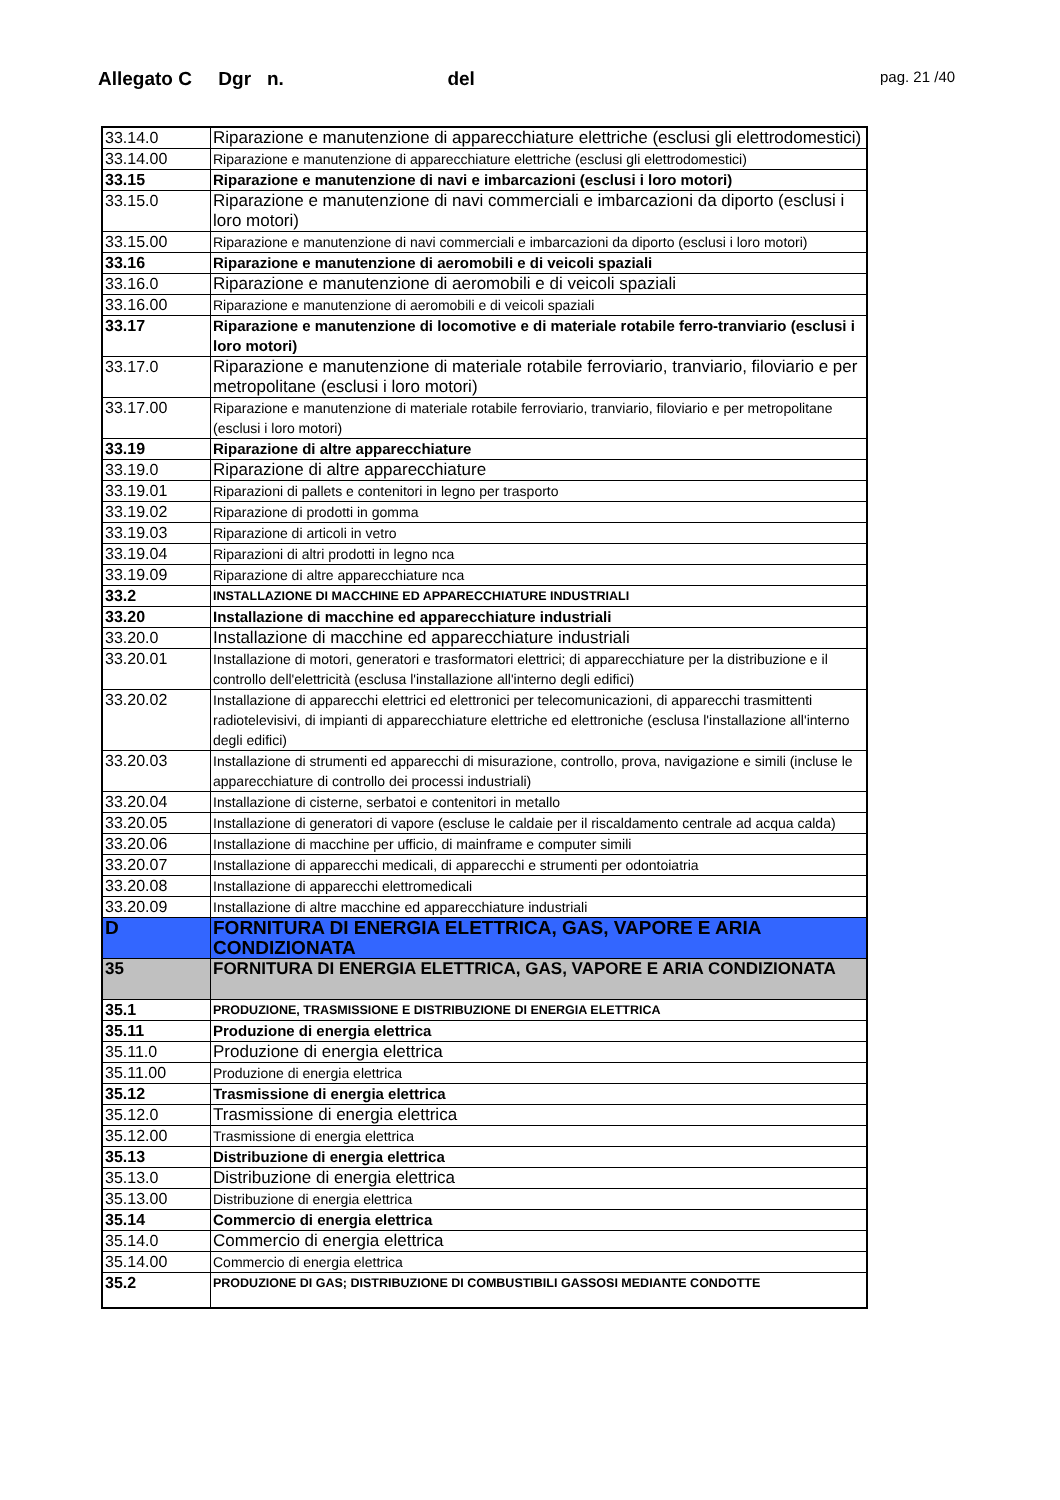Allegato C Dgr n. del
pag. 21 /40
| 33.14.0 | Riparazione e manutenzione di apparecchiature elettriche (esclusi gli elettrodomestici) |
| 33.14.00 | Riparazione e manutenzione di apparecchiature elettriche (esclusi gli elettrodomestici) |
| 33.15 | Riparazione e manutenzione di navi e imbarcazioni (esclusi i loro motori) |
| 33.15.0 | Riparazione e manutenzione di navi commerciali e imbarcazioni da diporto (esclusi i loro motori) |
| 33.15.00 | Riparazione e manutenzione di navi commerciali e imbarcazioni da diporto (esclusi i loro motori) |
| 33.16 | Riparazione e manutenzione di aeromobili e di veicoli spaziali |
| 33.16.0 | Riparazione e manutenzione di aeromobili e di veicoli spaziali |
| 33.16.00 | Riparazione e manutenzione di aeromobili e di veicoli spaziali |
| 33.17 | Riparazione e manutenzione di locomotive e di materiale rotabile ferro-tranviario (esclusi i loro motori) |
| 33.17.0 | Riparazione e manutenzione di materiale rotabile ferroviario, tranviario, filoviario e per metropolitane (esclusi i loro motori) |
| 33.17.00 | Riparazione e manutenzione di materiale rotabile ferroviario, tranviario, filoviario e per metropolitane (esclusi i loro motori) |
| 33.19 | Riparazione di altre apparecchiature |
| 33.19.0 | Riparazione di altre apparecchiature |
| 33.19.01 | Riparazioni di pallets e contenitori in legno per trasporto |
| 33.19.02 | Riparazione di prodotti in gomma |
| 33.19.03 | Riparazione di articoli in vetro |
| 33.19.04 | Riparazioni di altri prodotti in legno nca |
| 33.19.09 | Riparazione di altre apparecchiature nca |
| 33.2 | INSTALLAZIONE DI MACCHINE ED APPARECCHIATURE INDUSTRIALI |
| 33.20 | Installazione di macchine ed apparecchiature industriali |
| 33.20.0 | Installazione di macchine ed apparecchiature industriali |
| 33.20.01 | Installazione di motori, generatori e trasformatori elettrici; di apparecchiature per la distribuzione e il controllo dell'elettricità (esclusa l'installazione all'interno degli edifici) |
| 33.20.02 | Installazione di apparecchi elettrici ed elettronici per telecomunicazioni, di apparecchi trasmittenti radiotelevisivi, di impianti di apparecchiature elettriche ed elettroniche (esclusa l'installazione all'interno degli edifici) |
| 33.20.03 | Installazione di strumenti ed apparecchi di misurazione, controllo, prova, navigazione e simili (incluse le apparecchiature di controllo dei processi industriali) |
| 33.20.04 | Installazione di cisterne, serbatoi e contenitori in metallo |
| 33.20.05 | Installazione di generatori di vapore (escluse le caldaie per il riscaldamento centrale ad acqua calda) |
| 33.20.06 | Installazione di macchine per ufficio, di mainframe e computer simili |
| 33.20.07 | Installazione di apparecchi medicali, di apparecchi e strumenti per odontoiatria |
| 33.20.08 | Installazione di apparecchi elettromedicali |
| 33.20.09 | Installazione di altre macchine ed apparecchiature industriali |
| D | FORNITURA DI ENERGIA ELETTRICA, GAS, VAPORE E ARIA CONDIZIONATA |
| 35 | FORNITURA DI ENERGIA ELETTRICA, GAS, VAPORE E ARIA CONDIZIONATA |
| 35.1 | PRODUZIONE, TRASMISSIONE E DISTRIBUZIONE DI ENERGIA ELETTRICA |
| 35.11 | Produzione di energia elettrica |
| 35.11.0 | Produzione di energia elettrica |
| 35.11.00 | Produzione di energia elettrica |
| 35.12 | Trasmissione di energia elettrica |
| 35.12.0 | Trasmissione di energia elettrica |
| 35.12.00 | Trasmissione di energia elettrica |
| 35.13 | Distribuzione di energia elettrica |
| 35.13.0 | Distribuzione di energia elettrica |
| 35.13.00 | Distribuzione di energia elettrica |
| 35.14 | Commercio di energia elettrica |
| 35.14.0 | Commercio di energia elettrica |
| 35.14.00 | Commercio di energia elettrica |
| 35.2 | PRODUZIONE DI GAS; DISTRIBUZIONE DI COMBUSTIBILI GASSOSI MEDIANTE CONDOTTE |